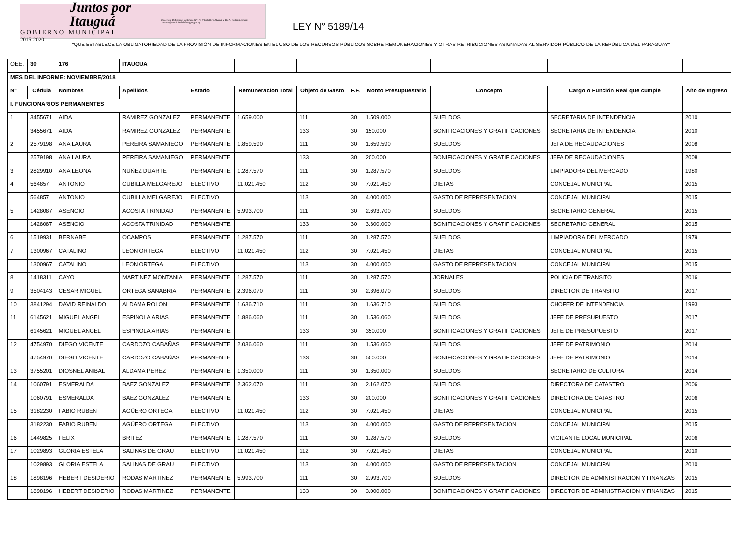Juntos por Itauguá
GOBIERNO MUNICIPAL
2015-2020
Direccion: Defensores del Chaco Nº 179 c/ Caballero Alvarez y Tte A. Martinez. Email: contacto@municipalidaditaugua.gov.py
LEY N° 5189/14
"QUE ESTABLECE LA OBLIGATORIEDAD DE LA PROVISIÓN DE INFORMACIONES EN EL USO DE LOS RECURSOS PÚBLICOS SOBRE REMUNERACIONES Y OTRAS RETRIBUCIONES ASIGNADAS AL SERVIDOR PÚBLICO DE LA REPÚBLICA DEL PARAGUAY"
| OEE: | 30 | 176 | ITAUGUA | | | | | | | | |
| MES DEL INFORME: NOVIEMBRE/2018 | | | | | | | | | | | |
| N° | Cédula | Nombres | Apellidos | Estado | Remuneracion Total | Objeto de Gasto | F.F. | Monto Presupuestario | Concepto | Cargo o Función Real que cumple | Año de Ingreso |
| I. FUNCIONARIOS PERMANENTES | | | | | | | | | | | |
| 1 | 3455671 | AIDA | RAMIREZ GONZALEZ | PERMANENTE | 1.659.000 | 111 | 30 | 1.509.000 | SUELDOS | SECRETARIA DE INTENDENCIA | 2010 |
| | 3455671 | AIDA | RAMIREZ GONZALEZ | PERMANENTE | | 133 | 30 | 150.000 | BONIFICACIONES Y GRATIFICACIONES | SECRETARIA DE INTENDENCIA | 2010 |
| 2 | 2579198 | ANA LAURA | PEREIRA SAMANIEGO | PERMANENTE | 1.859.590 | 111 | 30 | 1.659.590 | SUELDOS | JEFA DE RECAUDACIONES | 2008 |
| | 2579198 | ANA LAURA | PEREIRA SAMANIEGO | PERMANENTE | | 133 | 30 | 200.000 | BONIFICACIONES Y GRATIFICACIONES | JEFA DE RECAUDACIONES | 2008 |
| 3 | 2829910 | ANA LEONA | NUÑEZ DUARTE | PERMANENTE | 1.287.570 | 111 | 30 | 1.287.570 | SUELDOS | LIMPIADORA DEL MERCADO | 1980 |
| 4 | 564857 | ANTONIO | CUBILLA MELGAREJO | ELECTIVO | 11.021.450 | 112 | 30 | 7.021.450 | DIETAS | CONCEJAL MUNICIPAL | 2015 |
| | 564857 | ANTONIO | CUBILLA MELGAREJO | ELECTIVO | | 113 | 30 | 4.000.000 | GASTO DE REPRESENTACION | CONCEJAL MUNICIPAL | 2015 |
| 5 | 1428087 | ASENCIO | ACOSTA TRINIDAD | PERMANENTE | 5.993.700 | 111 | 30 | 2.693.700 | SUELDOS | SECRETARIO GENERAL | 2015 |
| | 1428087 | ASENCIO | ACOSTA TRINIDAD | PERMANENTE | | 133 | 30 | 3.300.000 | BONIFICACIONES Y GRATIFICACIONES | SECRETARIO GENERAL | 2015 |
| 6 | 1519931 | BERNABE | OCAMPOS | PERMANENTE | 1.287.570 | 111 | 30 | 1.287.570 | SUELDOS | LIMPIADORA DEL MERCADO | 1979 |
| 7 | 1300967 | CATALINO | LEON ORTEGA | ELECTIVO | 11.021.450 | 112 | 30 | 7.021.450 | DIETAS | CONCEJAL MUNICIPAL | 2015 |
| | 1300967 | CATALINO | LEON ORTEGA | ELECTIVO | | 113 | 30 | 4.000.000 | GASTO DE REPRESENTACION | CONCEJAL MUNICIPAL | 2015 |
| 8 | 1418311 | CAYO | MARTINEZ MONTANIA | PERMANENTE | 1.287.570 | 111 | 30 | 1.287.570 | JORNALES | POLICIA DE TRANSITO | 2016 |
| 9 | 3504143 | CESAR MIGUEL | ORTEGA SANABRIA | PERMANENTE | 2.396.070 | 111 | 30 | 2.396.070 | SUELDOS | DIRECTOR DE TRANSITO | 2017 |
| 10 | 3841294 | DAVID REINALDO | ALDAMA ROLON | PERMANENTE | 1.636.710 | 111 | 30 | 1.636.710 | SUELDOS | CHOFER DE INTENDENCIA | 1993 |
| 11 | 6145621 | MIGUEL ANGEL | ESPINOLA ARIAS | PERMANENTE | 1.886.060 | 111 | 30 | 1.536.060 | SUELDOS | JEFE DE PRESUPUESTO | 2017 |
| | 6145621 | MIGUEL ANGEL | ESPINOLA ARIAS | PERMANENTE | | 133 | 30 | 350.000 | BONIFICACIONES Y GRATIFICACIONES | JEFE DE PRESUPUESTO | 2017 |
| 12 | 4754970 | DIEGO VICENTE | CARDOZO CABAÑAS | PERMANENTE | 2.036.060 | 111 | 30 | 1.536.060 | SUELDOS | JEFE DE PATRIMONIO | 2014 |
| | 4754970 | DIEGO VICENTE | CARDOZO CABAÑAS | PERMANENTE | | 133 | 30 | 500.000 | BONIFICACIONES Y GRATIFICACIONES | JEFE DE PATRIMONIO | 2014 |
| 13 | 3755201 | DIOSNEL ANIBAL | ALDAMA PEREZ | PERMANENTE | 1.350.000 | 111 | 30 | 1.350.000 | SUELDOS | SECRETARIO DE CULTURA | 2014 |
| 14 | 1060791 | ESMERALDA | BAEZ GONZALEZ | PERMANENTE | 2.362.070 | 111 | 30 | 2.162.070 | SUELDOS | DIRECTORA DE CATASTRO | 2006 |
| | 1060791 | ESMERALDA | BAEZ GONZALEZ | PERMANENTE | | 133 | 30 | 200.000 | BONIFICACIONES Y GRATIFICACIONES | DIRECTORA DE CATASTRO | 2006 |
| 15 | 3182230 | FABIO RUBEN | AGÜERO ORTEGA | ELECTIVO | 11.021.450 | 112 | 30 | 7.021.450 | DIETAS | CONCEJAL MUNICIPAL | 2015 |
| | 3182230 | FABIO RUBEN | AGÜERO ORTEGA | ELECTIVO | | 113 | 30 | 4.000.000 | GASTO DE REPRESENTACION | CONCEJAL MUNICIPAL | 2015 |
| 16 | 1449825 | FELIX | BRITEZ | PERMANENTE | 1.287.570 | 111 | 30 | 1.287.570 | SUELDOS | VIGILANTE LOCAL MUNICIPAL | 2006 |
| 17 | 1029893 | GLORIA ESTELA | SALINAS DE GRAU | ELECTIVO | 11.021.450 | 112 | 30 | 7.021.450 | DIETAS | CONCEJAL MUNICIPAL | 2010 |
| | 1029893 | GLORIA ESTELA | SALINAS DE GRAU | ELECTIVO | | 113 | 30 | 4.000.000 | GASTO DE REPRESENTACION | CONCEJAL MUNICIPAL | 2010 |
| 18 | 1898196 | HEBERT DESIDERIO | RODAS MARTINEZ | PERMANENTE | 5.993.700 | 111 | 30 | 2.993.700 | SUELDOS | DIRECTOR DE ADMINISTRACION Y FINANZAS | 2015 |
| | 1898196 | HEBERT DESIDERIO | RODAS MARTINEZ | PERMANENTE | | 133 | 30 | 3.000.000 | BONIFICACIONES Y GRATIFICACIONES | DIRECTOR DE ADMINISTRACION Y FINANZAS | 2015 |